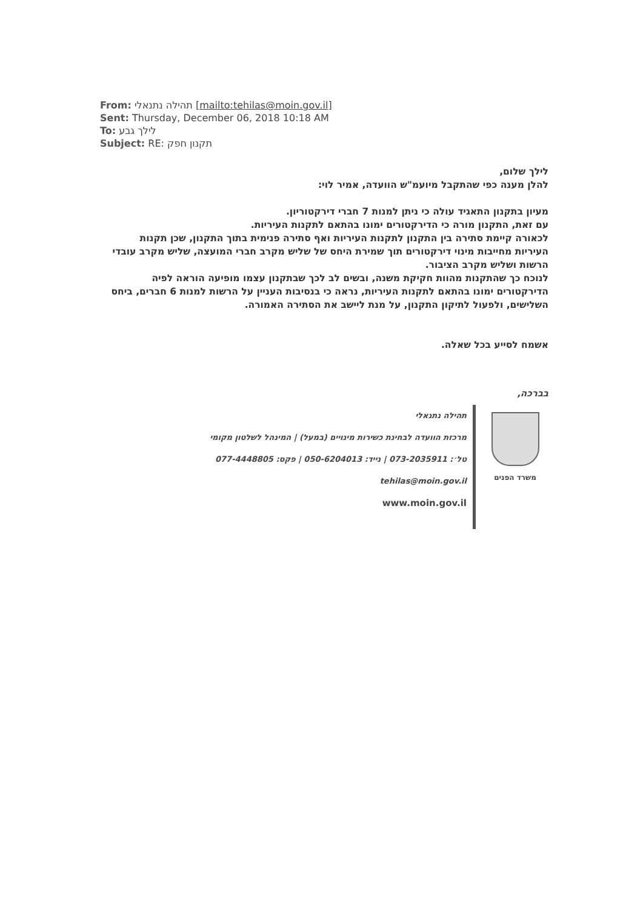From: תהילה נתנאלי [mailto:tehilas@moin.gov.il]
Sent: Thursday, December 06, 2018 10:18 AM
To: לילך גבע
Subject: RE: תקנון חפק
לילך שלום,
להלן מענה כפי שהתקבל מיועמ"ש הוועדה, אמיר לוי:
מעיון בתקנון התאגיד עולה כי ניתן למנות 7 חברי דירקטוריון.
עם זאת, התקנון מורה כי הדירקטורים ימונו בהתאם לתקנות העיריות.
לכאורה קיימת סתירה בין התקנון לתקנות העיריות ואף סתירה פנימית בתוך התקנון, שכן תקנות העיריות מחייבות מינוי דירקטורים תוך שמירת היחס של שליש מקרב חברי המועצה, שליש מקרב עובדי הרשות ושליש מקרב הציבור.
לנוכח כך שהתקנות מהוות חקיקת משנה, ובשים לב לכך שבתקנון עצמו מופיעה הוראה לפיה הדירקטורים ימונו בהתאם לתקנות העיריות, נראה כי בנסיבות העניין על הרשות למנות 6 חברים, ביחס השלישים, ולפעול לתיקון התקנון, על מנת ליישב את הסתירה האמורה.
אשמח לסייע בכל שאלה.
בברכה,
משרד הפנים
תהילה נתנאלי
מרכזת הוועדה לבחינת כשירות מינויים (במעל) | המינהל לשלטון מקומי
טל׳: 073-2035911 | נייד: 050-6204013 | פקס: 077-4448805
tehilas@moin.gov.il
www.moin.gov.il